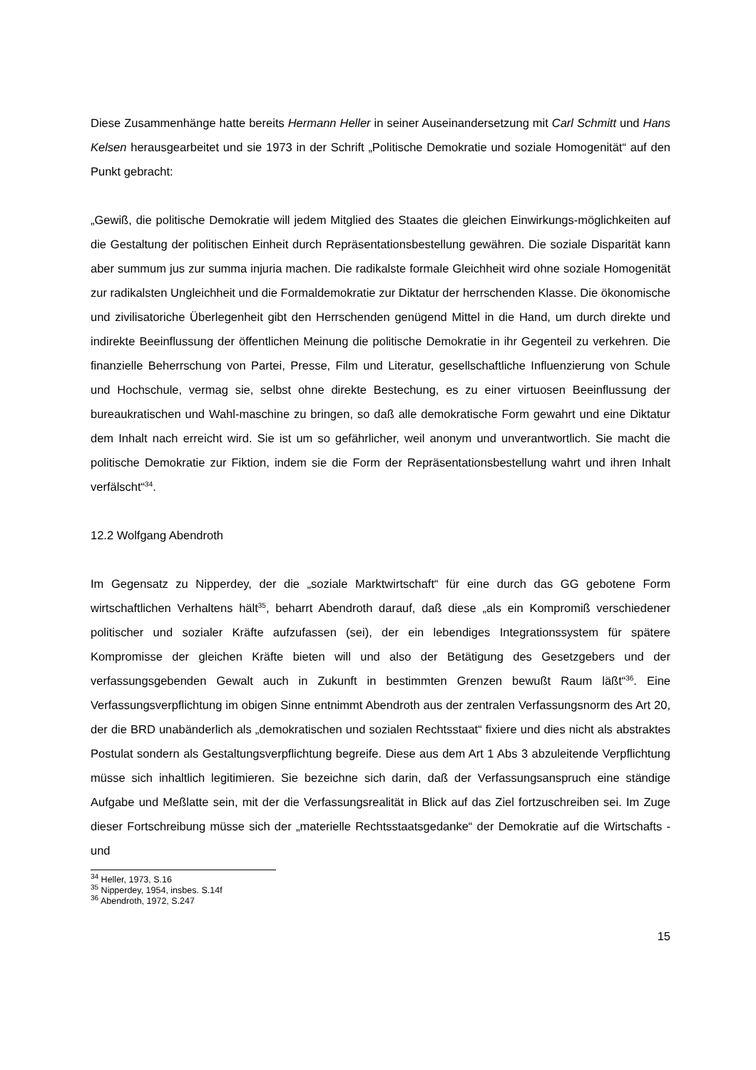Diese Zusammenhänge hatte bereits Hermann Heller in seiner Auseinandersetzung mit Carl Schmitt und Hans Kelsen herausgearbeitet und sie 1973 in der Schrift „Politische Demokratie und soziale Homogenität“ auf den Punkt gebracht:
„Gewiß, die politische Demokratie will jedem Mitglied des Staates die gleichen Einwirkungs-möglichkeiten auf die Gestaltung der politischen Einheit durch Repräsentationsbestellung gewähren. Die soziale Disparität kann aber summum jus zur summa injuria machen. Die radikalste formale Gleichheit wird ohne soziale Homogenität zur radikalsten Ungleichheit und die Formaldemokratie zur Diktatur der herrschenden Klasse. Die ökonomische und zivilisatoriche Überlegenheit gibt den Herrschenden genügend Mittel in die Hand, um durch direkte und indirekte Beeinflussung der öffentlichen Meinung die politische Demokratie in ihr Gegenteil zu verkehren. Die finanzielle Beherrschung von Partei, Presse, Film und Literatur, gesellschaftliche Influenzierung von Schule und Hochschule, vermag sie, selbst ohne direkte Bestechung, es zu einer virtuosen Beeinflussung der bureaukratischen und Wahl-maschine zu bringen, so daß alle demokratische Form gewahrt und eine Diktatur dem Inhalt nach erreicht wird. Sie ist um so gefährlicher, weil anonym und unverantwortlich. Sie macht die politische Demokratie zur Fiktion, indem sie die Form der Repräsentationsbestellung wahrt und ihren Inhalt verfälscht“<sup>34</sup>.
12.2 Wolfgang Abendroth
Im Gegensatz zu Nipperdey, der die „soziale Marktwirtschaft“ für eine durch das GG gebotene Form wirtschaftlichen Verhaltens hält<sup>35</sup>, beharrt Abendroth darauf, daß diese „als ein Kompromiß verschiedener politischer und sozialer Kräfte aufzufassen (sei), der ein lebendiges Integrationssystem für spätere Kompromisse der gleichen Kräfte bieten will und also der Betätigung des Gesetzgebers und der verfassungsgebenden Gewalt auch in Zukunft in bestimmten Grenzen bewußt Raum läßt“<sup>36</sup>. Eine Verfassungsverpflichtung im obigen Sinne entnimmt Abendroth aus der zentralen Verfassungsnorm des Art 20, der die BRD unabänderlich als „demokratischen und sozialen Rechtsstaat“ fixiere und dies nicht als abstraktes Postulat sondern als Gestaltungsverpflichtung begreife. Diese aus dem Art 1 Abs 3 abzuleitende Verpflichtung müsse sich inhaltlich legitimieren. Sie bezeichne sich darin, daß der Verfassungsanspruch eine ständige Aufgabe und Meßlatte sein, mit der die Verfassungsrealität in Blick auf das Ziel fortzuschreiben sei. Im Zuge dieser Fortschreibung müsse sich der „materielle Rechtsstaatsgedanke“ der Demokratie auf die Wirtschafts -und
<sup>34</sup> Heller, 1973, S.16
<sup>35</sup> Nipperdey, 1954, insbes. S.14f
<sup>36</sup> Abendroth, 1972, S.247
15